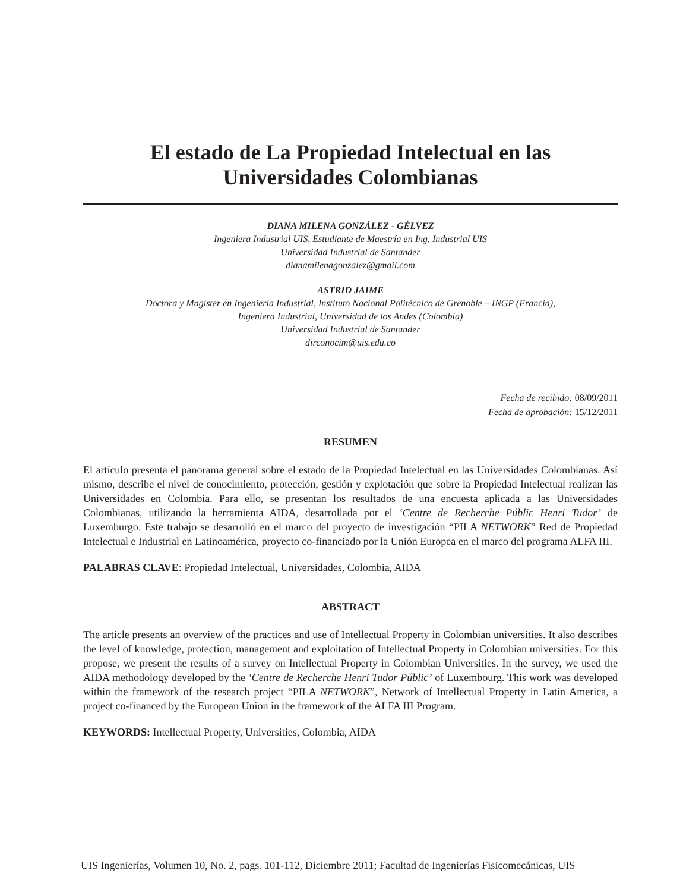El estado de La Propiedad Intelectual en las Universidades Colombianas
DIANA MILENA GONZÁLEZ - GÉLVEZ
Ingeniera Industrial UIS, Estudiante de Maestría en Ing. Industrial UIS
Universidad Industrial de Santander
dianamilenagonzalez@gmail.com
ASTRID JAIME
Doctora y Magíster en Ingeniería Industrial, Instituto Nacional Politécnico de Grenoble – INGP (Francia),
Ingeniera Industrial, Universidad de los Andes (Colombia)
Universidad Industrial de Santander
dirconocim@uis.edu.co
Fecha de recibido: 08/09/2011
Fecha de aprobación: 15/12/2011
RESUMEN
El artículo presenta el panorama general sobre el estado de la Propiedad Intelectual en las Universidades Colombianas. Así mismo, describe el nivel de conocimiento, protección, gestión y explotación que sobre la Propiedad Intelectual realizan las Universidades en Colombia. Para ello, se presentan los resultados de una encuesta aplicada a las Universidades Colombianas, utilizando la herramienta AIDA, desarrollada por el ‘Centre de Recherche Públic Henri Tudor’ de Luxemburgo. Este trabajo se desarrolló en el marco del proyecto de investigación “PILA NETWORK” Red de Propiedad Intelectual e Industrial en Latinoamérica, proyecto co-financiado por la Unión Europea en el marco del programa ALFA III.
PALABRAS CLAVE: Propiedad Intelectual, Universidades, Colombia, AIDA
ABSTRACT
The article presents an overview of the practices and use of Intellectual Property in Colombian universities. It also describes the level of knowledge, protection, management and exploitation of Intellectual Property in Colombian universities. For this propose, we present the results of a survey on Intellectual Property in Colombian Universities. In the survey, we used the AIDA methodology developed by the ‘Centre de Recherche Henri Tudor Públic’ of Luxembourg. This work was developed within the framework of the research project “PILA NETWORK”, Network of Intellectual Property in Latin America, a project co-financed by the European Union in the framework of the ALFA III Program.
KEYWORDS: Intellectual Property, Universities, Colombia, AIDA
UIS Ingenierías, Volumen 10, No. 2, pags. 101-112, Diciembre 2011; Facultad de Ingenierías Fisicomecánicas, UIS